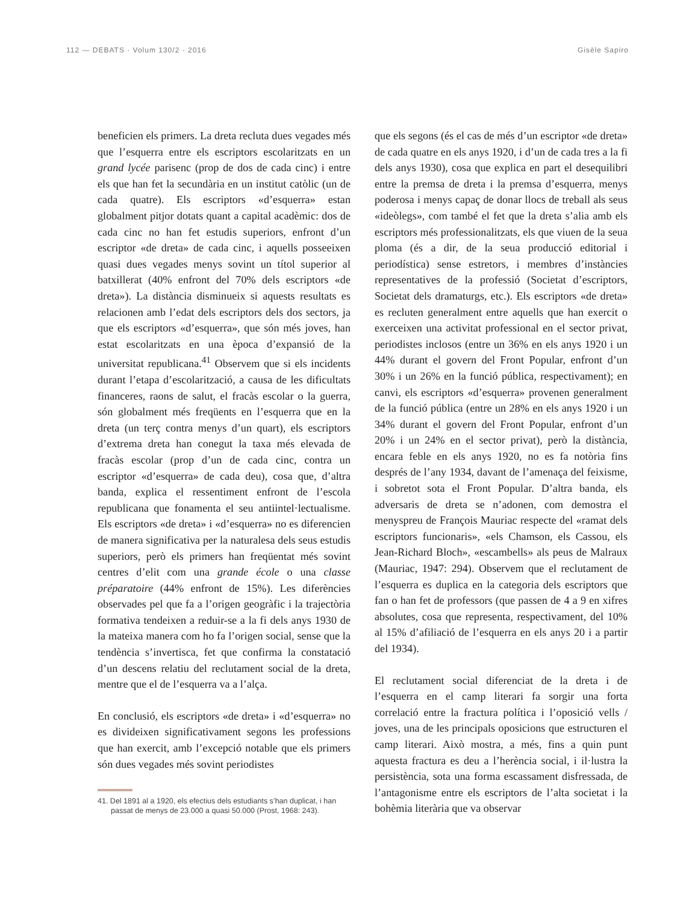112 — DEBATS · Volum 130/2 · 2016 Gisèle Sapiro
beneficien els primers. La dreta recluta dues vegades més que l’esquerra entre els escriptors escolaritzats en un grand lycée parisenc (prop de dos de cada cinc) i entre els que han fet la secundària en un institut catòlic (un de cada quatre). Els escriptors «d’esquerra» estan globalment pitjor dotats quant a capital acadèmic: dos de cada cinc no han fet estudis superiors, enfront d’un escriptor «de dreta» de cada cinc, i aquells posseeixen quasi dues vegades menys sovint un títol superior al batxillerat (40% enfront del 70% dels escriptors «de dreta»). La distància disminueix si aquests resultats es relacionen amb l’edat dels escriptors dels dos sectors, ja que els escriptors «d’esquerra», que són més joves, han estat escolaritzats en una època d’expansió de la universitat republicana.<sup>41</sup> Observem que si els incidents durant l’etapa d’escolarització, a causa de les dificultats financeres, raons de salut, el fracàs escolar o la guerra, són globalment més freqüents en l’esquerra que en la dreta (un terç contra menys d’un quart), els escriptors d’extrema dreta han conegut la taxa més elevada de fracàs escolar (prop d’un de cada cinc, contra un escriptor «d’esquerra» de cada deu), cosa que, d’altra banda, explica el ressentiment enfront de l’escola republicana que fonamenta el seu antiintel·lectualisme. Els escriptors «de dreta» i «d’esquerra» no es diferencien de manera significativa per la naturalesa dels seus estudis superiors, però els primers han freqüentat més sovint centres d’elit com una grande école o una classe préparatoire (44% enfront de 15%). Les diferències observades pel que fa a l’origen geogràfic i la trajectòria formativa tendeixen a reduir-se a la fi dels anys 1930 de la mateixa manera com ho fa l’origen social, sense que la tendència s’invertisca, fet que confirma la constatació d’un descens relatiu del reclutament social de la dreta, mentre que el de l’esquerra va a l’alça.
En conclusió, els escriptors «de dreta» i «d’esquerra» no es divideixen significativament segons les professions que han exercit, amb l’excepció notable que els primers són dues vegades més sovint periodistes
41. Del 1891 al a 1920, els efectius dels estudiants s’han duplicat, i han passat de menys de 23.000 a quasi 50.000 (Prost, 1968: 243).
que els segons (és el cas de més d’un escriptor «de dreta» de cada quatre en els anys 1920, i d’un de cada tres a la fi dels anys 1930), cosa que explica en part el desequilibri entre la premsa de dreta i la premsa d’esquerra, menys poderosa i menys capaç de donar llocs de treball als seus «ideòlegs», com també el fet que la dreta s’alia amb els escriptors més professionalitzats, els que viuen de la seua ploma (és a dir, de la seua producció editorial i periodística) sense estretors, i membres d’instàncies representatives de la professió (Societat d’escriptors, Societat dels dramaturgs, etc.). Els escriptors «de dreta» es recluten generalment entre aquells que han exercit o exerceixen una activitat professional en el sector privat, periodistes inclosos (entre un 36% en els anys 1920 i un 44% durant el govern del Front Popular, enfront d’un 30% i un 26% en la funció pública, respectivament); en canvi, els escriptors «d’esquerra» provenen generalment de la funció pública (entre un 28% en els anys 1920 i un 34% durant el govern del Front Popular, enfront d’un 20% i un 24% en el sector privat), però la distància, encara feble en els anys 1920, no es fa notòria fins després de l’any 1934, davant de l’amenaça del feixisme, i sobretot sota el Front Popular. D’altra banda, els adversaris de dreta se n’adonen, com demostra el menyspreu de François Mauriac respecte del «ramat dels escriptors funcionaris», «els Chamson, els Cassou, els Jean-Richard Bloch», «escambells» als peus de Malraux (Mauriac, 1947: 294). Observem que el reclutament de l’esquerra es duplica en la categoria dels escriptors que fan o han fet de professors (que passen de 4 a 9 en xifres absolutes, cosa que representa, respectivament, del 10% al 15% d’afiliació de l’esquerra en els anys 20 i a partir del 1934).
El reclutament social diferenciat de la dreta i de l’esquerra en el camp literari fa sorgir una forta correlació entre la fractura política i l’oposició vells / joves, una de les principals oposicions que estructuren el camp literari. Això mostra, a més, fins a quin punt aquesta fractura es deu a l’herència social, i il·lustra la persistència, sota una forma escassament disfressada, de l’antagonisme entre els escriptors de l’alta societat i la bohèmia literària que va observar